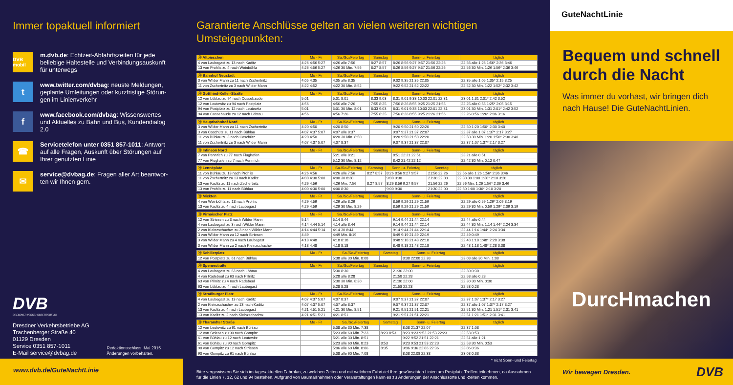Immer topaktuell informiert
DVB mobil
m.dvb.de: Echtzeit-Abfahrtszeiten für jede beliebige Haltestelle und Verbindungsauskunft für unterwegs
t
www.twitter.com/dvbag: neuste Meldungen, geplante Umleitungen oder kurzfristige Störun­gen im Linienverkehr
f
www.facebook.com/dvbag: Wissenswertes und Aktuelles zu Bahn und Bus, Kunden­dialog 2.0
☎
Servicetelefon unter 0351 857-1011: Antwort auf alle Fragen, Auskunft über Störungen auf Ihrer genutzten Linie
✉
service@dvbag.de: Fragen aller Art beantwor­ten wir Ihnen gern.
DVB
DRESDNER VERKEHRSBETRIEBE AG
Dresdner Verkehrsbetriebe AG
Trachenberger Straße 40
01129 Dresden
Service 0351 857-1011
E-Mail service@dvbag.de
Redaktionsschluss: Mai 2015
Änderungen vorbehalten.
www.dvb.de/GuteNachtLinie
Garantierte Anschlüsse gelten an vielen weiteren wichtigen Umsteigepunkten:
| Ⓗ Altpieschen | Mo - Fr | Sa./So./Feiertag | Samstag | Sonn- u. Feiertag | täglich |
| --- | --- | --- | --- | --- | --- |
| 4 von Laubegast zu 13 nach Kaditz | 4:26 4:56 5:27 | 4:26 alle 7:56 | 8:27 8:57 | 8:26 8:56 9:27 9:57 21:56 22:26 | 22:56 alle 1:26 1:56* 2:36 3:46 |
| 13 von Prohlis zu 4 nach Weinböhla | 4:26 4:56 5:27 | 4:26 30 Min. 7:56 | 8:27 8:57 | 8:26 8:56 9:27 9:57 21:56 22:26 | 22:56 30 Min. 1:26 1:56* 2:36 3:46 |
| Ⓗ Bahnhof Neustadt | Mo - Fr | Sa./So./Feiertag | Samstag | Sonn- u. Feiertag | täglich |
| --- | --- | --- | --- | --- | --- |
| 3 von Wilder Mann zu 11 nach Zschertnitz | 4:05 4:35 | 4:05 alle 8:35 | | 9:02 9:35 21:35 22:05 | 22:35 alle 1:05 1:35* 2:15 3:25 |
| 11 von Zschertnitz zu 3 nach Wilder Mann | 4:22 4:52 | 4:22 30 Min. 8:52 | | 9:22 9:52 21:52 22:22 | 22:52 30 Min. 1:22 1:52* 2:32 3:42 |
| Ⓗ Gottfried-Keller-Straße | Mo - Fr | Sa./So./Feiertag | Samstag | Sonn- u. Feiertag | täglich |
| --- | --- | --- | --- | --- | --- |
| 12 von Löbtau zu 94 nach Cossebaude | 5:01 | 5:01 8:01 | 8:33 9:03 | 8:31 9:01 9:33 10:03 22:01 22:31 | 23:01 1:31 2:01* 2:42 3:52 |
| 12 von Leutewitz zu 94 nach Postplatz | 4:56 | 4:56 alle 7:26 | 7:55 8:25 | 7:56 8:26 8:55 9:25 21:25 21:55 | 22:25 alle 0:55 1:25* 2:05 3:15 |
| 94 von Postplatz zu 12 nach Leutewitz | 5:01 | 5:01 30 Min. 8:01 | 8:33 9:03 | 8:31 9:01 9:33 10:03 22:01 22:31 | 23:01 30 Min. 1:31 2:01* 2:42 3:52 |
| 94 von Cossebaude zu 12 nach Löbtau | 4:56 | 4:56 7:26 | 7:55 8:25 | 7:56 8:26 8:55 9:25 21:26 21:56 | 22:26 0:56 1:26* 2:06 3:16 |
| Ⓗ Hauptbahnhof Nord | Mo - Fr | Sa./So./Feiertag | Samstag | Sonn- u. Feiertag | täglich |
| --- | --- | --- | --- | --- | --- |
| 3 von Wilder Mann zu 11 nach Zschertnitz | 4:20 4:50 | 4:20 8:50 | | 9:20 9:50 21:50 22:20 | 22:50 1:20 1:50* 2:30 3:40 |
| 3 von Coschütz zu 11 nach Bühlau | 4:07 4:37 5:07 | 4:07 alle 8:37 | | 9:07 9:37 21:37 22:07 | 22:37 alle 1:07 1:37* 2:17 3:27 |
| 11 von Bühlau zu 3 nach Coschütz | 4:20 4:50 | 4:20 30 Min. 8:50 | | 9:20 9:50 21:50 22:20 | 22:50 30 Min. 1:20 1:50* 2:30 3:40 |
| 11 von Zschertnitz zu 3 nach Wilder Mann | 4:07 4:37 5:07 | 4:07 8:37 | | 9:07 9:37 21:37 22:07 | 22:37 1:07 1:37* 2:17 3:27 |
| Ⓗ Infineon Nord | Mo - Fr | Sa./So./Feiertag | Samstag | Sonn- u. Feiertag | täglich |
| --- | --- | --- | --- | --- | --- |
| 7 von Pennrich zu 77 nach Flughafen | | 5:21 alle 8:21 | | 8:51 22:21 22:51 | 23:21 alle 0:51 |
| 77 von Flughafen zu 7 nach Pennrich | | 5:12 30 Min. 8:12 | | 8:42 21:42 22:12 | 22:42 30 Min. 0:12 0:47 |
| Ⓗ Lennéplatz | Mo - Fr | Sa./So./Feiertag | Samstag | Sonn- u. Feiertag | Sonntag | täglich |
| --- | --- | --- | --- | --- | --- | --- |
| 11 von Bühlau zu 13 nach Prohlis | 4:26 4:56 | 4:26 alle 7:56 | 8:27 8:57 | 8:26 8:56 9:27 9:57 | 21:56 22:26 | 22:56 alle 1:26 1:56* 2:36 3:46 |
| 11 von Zschertnitz zu 13 nach Kaditz | 4:00 4:30 5:00 | 4:00 30 8:30 | | 9:00 9:30 | 21:30 22:00 | 22:30 30 1:00 1:30* 2:10 3:20 |
| 13 von Kaditz zu 11 nach Zschertnitz | 4:26 4:56 | 4:26 Min. 7:56 | 8:27 8:57 | 8:26 8:56 9:27 9:57 | 21:56 22:26 | 22:56 Min. 1:26 1:56* 2:36 3:46 |
| 13 von Prohlis zu 11 nach Bühlau | 4:00 4:30 5:00 | 4:00 8:30 | | 9:00 9:30 | 21:30 22:00 | 22:30 1:00 1:30* 2:10 3:20 |
| Ⓗ Mickten | Mo - Fr | Sa./So./Feiertag | Samstag | Sonn- u. Feiertag | täglich |
| --- | --- | --- | --- | --- | --- |
| 4 von Weinböhla zu 13 nach Prohlis | 4:29 4:59 | 4:29 alle 8:29 | | 8:59 9:29 21:29 21:59 | 22:29 alle 0:59 1:29* 2:09 3:19 |
| 13 von Kaditz zu 4 nach Laubegast | 4:29 4:59 | 4:29 30 Min. 8:29 | | 8:59 9:29 21:29 21:59 | 22:29 30 Min. 0:59 1:29* 2:09 3:19 |
| Ⓗ Pirnaischer Platz | Mo - Fr | Sa./So./Feiertag | Samstag | Sonn- u. Feiertag | täglich |
| --- | --- | --- | --- | --- | --- |
| 12 von Striesen zu 3 nach Wilder Mann | 5:14 | 5:14 8:44 | | 9:14 9:44 21:44 22:14 | 22:44 alle 0:44 |
| 4 von Laubegast zu 3 nach Wilder Mann | 4:14 4:44 5:14 | 4:14 alle 8:44 | | 9:14 9:44 21:44 22:14 | 22:44 30 Min. 1:14 1:44* 2:24 3:34 |
| 2 von Kleinzschachw. zu 3 nach Wilder Mann | 4:14 4:44 5:14 | 4:14 30 8:44 | | 9:14 9:44 21:44 22:14 | 22:44 1:14 1:44* 2:24 3:34 |
| 3 von Wilder Mann zu 12 nach Striesen | 4:49 | 4:49 Min. 8:19 | | 8:49 9:19 21:49 22:19 | 22:49 0:49 |
| 3 von Wilder Mann zu 4 nach Laubegast | 4:18 4:48 | 4:18 8:18 | | 8:48 9:18 21:48 22:18 | 22:48 1:18 1:48* 2:28 3:38 |
| 3 von Wilder Mann zu 2 nach Kleinzschachw. | 4:18 4:48 | 4:18 8:18 | | 8:48 9:18 21:48 22:18 | 22:48 1:18 1:48* 2:28 3:38 |
| Ⓗ Schillerplatz | Mo - Fr | Sa./So./Feiertag | Samstag | Sonn- u. Feiertag | täglich |
| --- | --- | --- | --- | --- | --- |
| 12 von Postplatz zu 61 nach Bühlau | | 5:38 alle 30 Min. 8:08 | | 8:38 22:08 22:38 | 23:08 alle 30 Min. 1:08 |
| Ⓗ Spenerstraße | Mo - Fr | Sa./So./Feiertag | Samstag | Sonn- u. Feiertag | täglich |
| --- | --- | --- | --- | --- | --- |
| 4 von Laubegast zu 63 nach Löbtau | | 5:30 8:30 | | 21:30 22:00 | 22:30 0:30 |
| 4 von Radebeul zu 63 nach Pillnitz | | 5:28 alle 8:28 | | 21:58 22:28 | 22:58 alle 0:28 |
| 63 von Pillnitz zu 4 nach Radebeul | | 5:30 30 Min. 8:30 | | 21:30 22:00 | 22:30 30 Min. 0:30 |
| 63 von Löbtau zu 4 nach Laubegast | | 5:28 8:28 | | 21:58 22:28 | 22:58 0:28 |
| Ⓗ Straßburger Platz | Mo - Fr | Sa./So./Feiertag | Samstag | Sonn- u. Feiertag | täglich |
| --- | --- | --- | --- | --- | --- |
| 4 von Laubegast zu 13 nach Kaditz | 4:07 4:37 5:07 | 4:07 8:37 | | 9:07 9:37 21:37 22:07 | 22:37 1:07 1:37* 2:17 3:27 |
| 2 von Kleinzschachw. zu 13 nach Kaditz | 4:07 4:37 5:07 | 4:07 alle 8:37 | | 9:07 9:37 21:37 22:07 | 22:37 alle 1:07 1:37* 2:17 3:27 |
| 13 von Kaditz zu 4 nach Laubegast | 4:21 4:51 5:21 | 4:21 30 Min. 8:51 | | 9:21 9:51 21:51 22:21 | 22:51 30 Min. 1:21 1:51* 2:31 3:41 |
| 13 von Kaditz zu 2 nach Kleinzschachw. | 4:21 4:51 5:21 | 4:21 8:51 | | 9:21 9:51 21:51 22:21 | 22:51 1:21 1:51* 2:31 3:41 |
| Ⓗ Tharandter Straße | Mo - Fr | Sa./So./Feiertag | Samstag | Sonn- u. Feiertag | täglich |
| --- | --- | --- | --- | --- | --- |
| 12 von Leutewitz zu 61 nach Bühlau | | 5:08 alle 30 Min. 7:38 | | 8:08 21:37 22:07 | 22:37 1:08 |
| 12 von Striesen zu 90 nach Gompitz | | 5:23 alle 60 Min. 7:23 | 8:23 8:53 | 8:23 9:23 9:53 21:53 22:23 | 22:53 0:53 |
| 61 von Bühlau zu 12 nach Leutewitz | | 5:21 alle 30 Min. 8:51 | | 9:22 9:52 21:51 22:21 | 22:51 alle 1:21 |
| 61 von Bühlau zu 90 nach Gompitz | | 5:23 alle 60 Min. 8:23 | 8:53 | 9:23 9:53 21:53 22:23 | 22:53 30 Min. 0:53 |
| 90 von Gompitz zu 12 nach Striesen | | 5:06 alle 60 Min. 8:06 | 8:35 | 9:06 9:36 22:06 22:36 | 23:06 0:36 |
| 90 von Gompitz zu 61 nach Bühlau | | 5:08 alle 60 Min. 7:08 | | 8:08 22:08 22:38 | 23:08 0:38 |
* nicht Sonn- und Feiertag
Bitte vergewissern Sie sich im tagesaktuellen Fahrplan, zu welchen Zeiten und mit welchem Fahrtziel Ihre gewünschten Linien am Postplatz-Treffen teilnehmen, da Aus­nahmen für die Linien 7, 12, 62 und 94 bestehen. Aufgrund von Baumaßnahmen oder Veranstaltungen kann es zu Änderungen der Anschlussorte und -zeiten kommen.
GuteNachtLinie
Bequem und schnell durch die Nacht
Was immer du vorhast, wir bringen dich nach Hause! Die GuteNachtLinien.
DurcHmachen
Wir bewegen Dresden. DVB